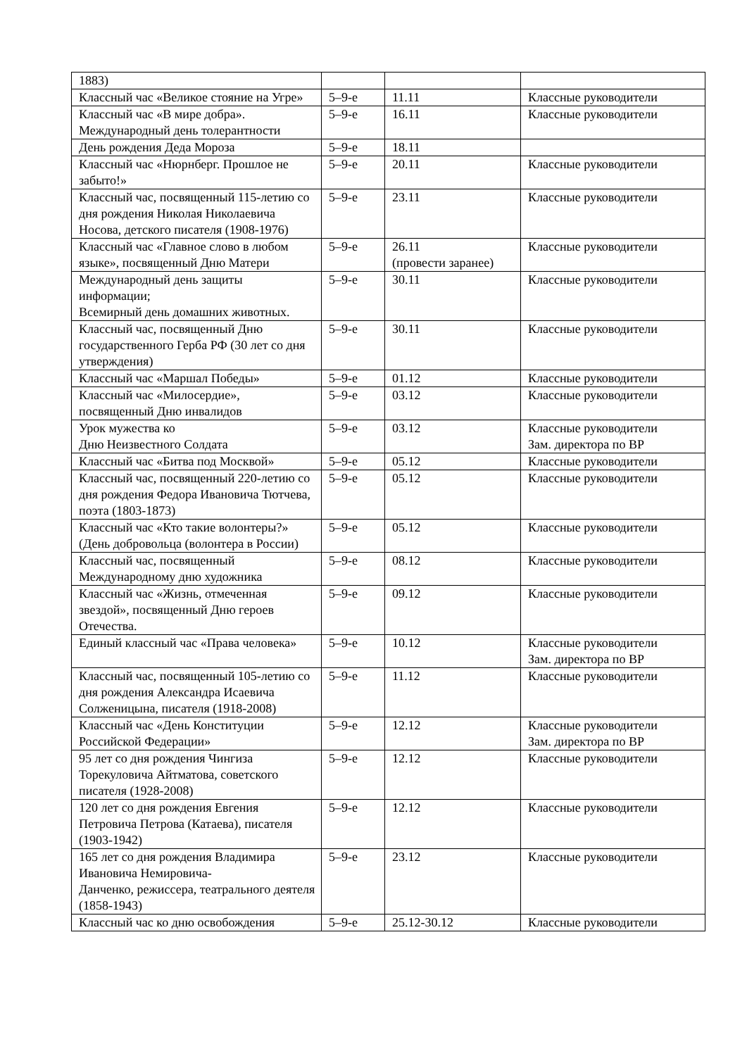| 1883) | | | |
| Классный час «Великое стояние на Угре» | 5–9-е | 11.11 | Классные руководители |
| Классный час «В мире добра». Международный день толерантности | 5–9-е | 16.11 | Классные руководители |
| День рождения Деда Мороза | 5–9-е | 18.11 | |
| Классный час «Нюрнберг. Прошлое не забыто!» | 5–9-е | 20.11 | Классные руководители |
| Классный час, посвященный 115-летию со дня рождения Николая Николаевича Носова, детского писателя (1908-1976) | 5–9-е | 23.11 | Классные руководители |
| Классный час «Главное слово в любом языке», посвященный Дню Матери | 5–9-е | 26.11 (провести заранее) | Классные руководители |
| Международный день защиты информации; Всемирный день домашних животных. | 5–9-е | 30.11 | Классные руководители |
| Классный час, посвященный Дню государственного Герба РФ (30 лет со дня утверждения) | 5–9-е | 30.11 | Классные руководители |
| Классный час «Маршал Победы» | 5–9-е | 01.12 | Классные руководители |
| Классный час «Милосердие», посвященный Дню инвалидов | 5–9-е | 03.12 | Классные руководители |
| Урок мужества ко Дню Неизвестного Солдата | 5–9-е | 03.12 | Классные руководители Зам. директора по ВР |
| Классный час «Битва под Москвой» | 5–9-е | 05.12 | Классные руководители |
| Классный час, посвященный 220-летию со дня рождения Федора Ивановича Тютчева, поэта (1803-1873) | 5–9-е | 05.12 | Классные руководители |
| Классный час «Кто такие волонтеры?» (День добровольца (волонтера в России) | 5–9-е | 05.12 | Классные руководители |
| Классный час, посвященный Международному дню художника | 5–9-е | 08.12 | Классные руководители |
| Классный час «Жизнь, отмеченная звездой», посвященный Дню героев Отечества. | 5–9-е | 09.12 | Классные руководители |
| Единый классный час «Права человека» | 5–9-е | 10.12 | Классные руководители Зам. директора по ВР |
| Классный час, посвященный 105-летию со дня рождения Александра Исаевича Солженицына, писателя (1918-2008) | 5–9-е | 11.12 | Классные руководители |
| Классный час «День Конституции Российской Федерации» | 5–9-е | 12.12 | Классные руководители Зам. директора по ВР |
| 95 лет со дня рождения Чингиза Торекуловича Айтматова, советского писателя (1928-2008) | 5–9-е | 12.12 | Классные руководители |
| 120 лет со дня рождения Евгения Петровича Петрова (Катаева), писателя (1903-1942) | 5–9-е | 12.12 | Классные руководители |
| 165 лет со дня рождения Владимира Ивановича Немировича- Данченко, режиссера, театрального деятеля (1858-1943) | 5–9-е | 23.12 | Классные руководители |
| Классный час ко дню освобождения | 5–9-е | 25.12-30.12 | Классные руководители |